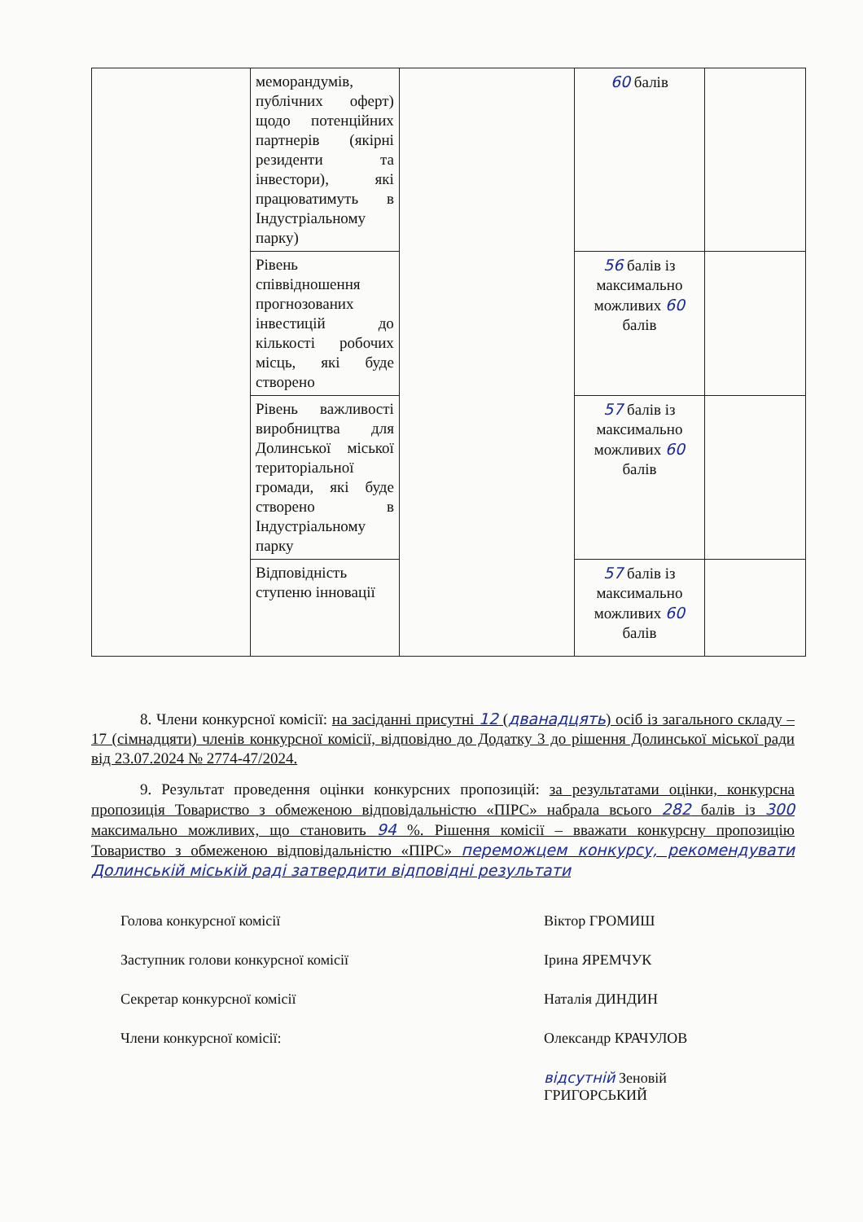| | меморандумів, публічних оферт) щодо потенційних партнерів (якірні резиденти та інвестори), які працюватимуть в Індустріальному парку) | | 60 балів | |
| | Рівень співвідношення прогнозованих інвестицій до кількості робочих місць, які буде створено | | 56 балів із максимально можливих 60 балів | |
| | Рівень важливості виробництва для Долинської міської територіальної громади, які буде створено в Індустріальному парку | | 57 балів із максимально можливих 60 балів | |
| | Відповідність ступеню інновації | | 57 балів із максимально можливих 60 балів | |
8. Члени конкурсної комісії: на засіданні присутні 12 (дванадцять) осіб із загального складу – 17 (сімнадцяти) членів конкурсної комісії, відповідно до Додатку 3 до рішення Долинської міської ради від 23.07.2024 № 2774-47/2024.
9. Результат проведення оцінки конкурсних пропозицій: за результатами оцінки, конкурсна пропозиція Товариство з обмеженою відповідальністю «ПІРС» набрала всього 282 балів із 300 максимально можливих, що становить 94 %. Рішення комісії – вважати конкурсну пропозицію Товариство з обмеженою відповідальністю «ПІРС» переможцем конкурсу, рекомендувати Долинській міській раді затвердити відповідні результати
Голова конкурсної комісії Віктор ГРОМИШ
Заступник голови конкурсної комісії Ірина ЯРЕМЧУК
Секретар конкурсної комісії Наталія ДИНДИН
Члени конкурсної комісії: Олександр КРАЧУЛОВ
відсутній Зеновій ГРИГОРСЬКИЙ